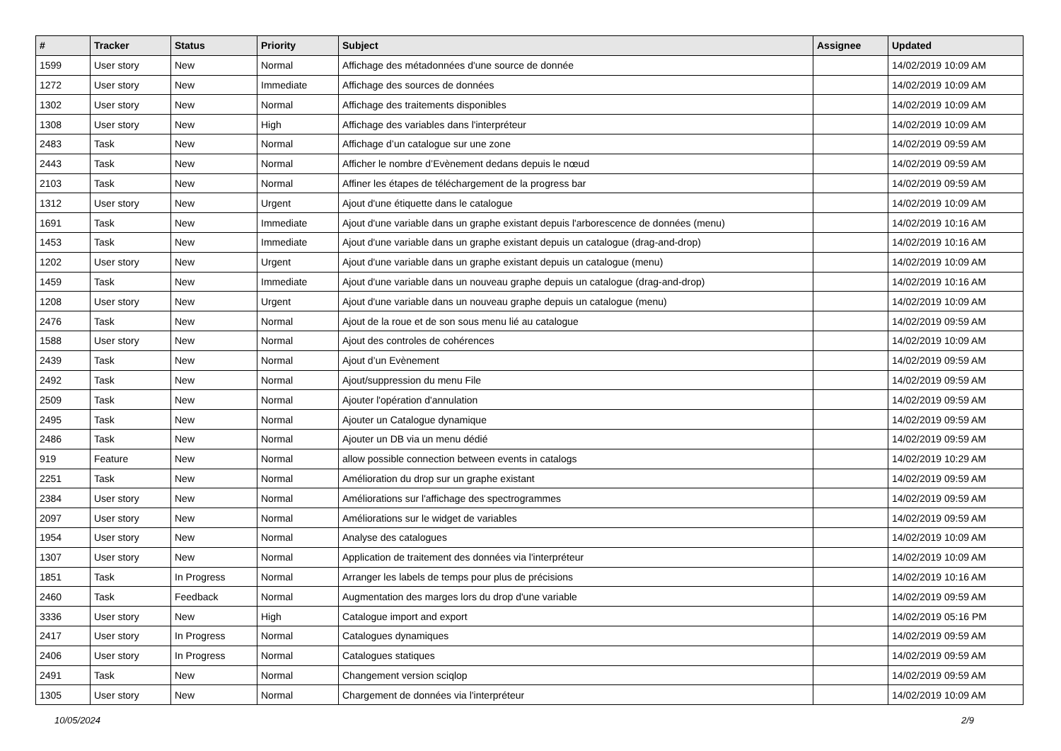| # | Tracker | Status | Priority | Subject | Assignee | Updated |
| --- | --- | --- | --- | --- | --- | --- |
| 1599 | User story | New | Normal | Affichage des métadonnées d'une source de donnée | | 14/02/2019 10:09 AM |
| 1272 | User story | New | Immediate | Affichage des sources de données | | 14/02/2019 10:09 AM |
| 1302 | User story | New | Normal | Affichage des traitements disponibles | | 14/02/2019 10:09 AM |
| 1308 | User story | New | High | Affichage des variables dans l'interpréteur | | 14/02/2019 10:09 AM |
| 2483 | Task | New | Normal | Affichage d’un catalogue sur une zone | | 14/02/2019 09:59 AM |
| 2443 | Task | New | Normal | Afficher le nombre d’Evènement dedans depuis le nœud | | 14/02/2019 09:59 AM |
| 2103 | Task | New | Normal | Affiner les étapes de téléchargement de la progress bar | | 14/02/2019 09:59 AM |
| 1312 | User story | New | Urgent | Ajout d'une étiquette dans le catalogue | | 14/02/2019 10:09 AM |
| 1691 | Task | New | Immediate | Ajout d'une variable dans un graphe existant depuis l'arborescence de données (menu) | | 14/02/2019 10:16 AM |
| 1453 | Task | New | Immediate | Ajout d'une variable dans un graphe existant depuis un catalogue (drag-and-drop) | | 14/02/2019 10:16 AM |
| 1202 | User story | New | Urgent | Ajout d'une variable dans un graphe existant depuis un catalogue (menu) | | 14/02/2019 10:09 AM |
| 1459 | Task | New | Immediate | Ajout d'une variable dans un nouveau graphe depuis un catalogue (drag-and-drop) | | 14/02/2019 10:16 AM |
| 1208 | User story | New | Urgent | Ajout d'une variable dans un nouveau graphe depuis un catalogue (menu) | | 14/02/2019 10:09 AM |
| 2476 | Task | New | Normal | Ajout de la roue et de son sous menu lié au catalogue | | 14/02/2019 09:59 AM |
| 1588 | User story | New | Normal | Ajout des controles de cohérences | | 14/02/2019 10:09 AM |
| 2439 | Task | New | Normal | Ajout d’un Evènement | | 14/02/2019 09:59 AM |
| 2492 | Task | New | Normal | Ajout/suppression du menu File | | 14/02/2019 09:59 AM |
| 2509 | Task | New | Normal | Ajouter l'opération d'annulation | | 14/02/2019 09:59 AM |
| 2495 | Task | New | Normal | Ajouter un Catalogue dynamique | | 14/02/2019 09:59 AM |
| 2486 | Task | New | Normal | Ajouter un DB via un menu dédié | | 14/02/2019 09:59 AM |
| 919 | Feature | New | Normal | allow possible connection between events in catalogs | | 14/02/2019 10:29 AM |
| 2251 | Task | New | Normal | Amélioration du drop sur un graphe existant | | 14/02/2019 09:59 AM |
| 2384 | User story | New | Normal | Améliorations sur l'affichage des spectrogrammes | | 14/02/2019 09:59 AM |
| 2097 | User story | New | Normal | Améliorations sur le widget de variables | | 14/02/2019 09:59 AM |
| 1954 | User story | New | Normal | Analyse des catalogues | | 14/02/2019 10:09 AM |
| 1307 | User story | New | Normal | Application de traitement des données via l'interpréteur | | 14/02/2019 10:09 AM |
| 1851 | Task | In Progress | Normal | Arranger les labels de temps pour plus de précisions | | 14/02/2019 10:16 AM |
| 2460 | Task | Feedback | Normal | Augmentation des marges lors du drop d'une variable | | 14/02/2019 09:59 AM |
| 3336 | User story | New | High | Catalogue import and export | | 14/02/2019 05:16 PM |
| 2417 | User story | In Progress | Normal | Catalogues dynamiques | | 14/02/2019 09:59 AM |
| 2406 | User story | In Progress | Normal | Catalogues statiques | | 14/02/2019 09:59 AM |
| 2491 | Task | New | Normal | Changement version sciqlop | | 14/02/2019 09:59 AM |
| 1305 | User story | New | Normal | Chargement de données via l'interpréteur | | 14/02/2019 10:09 AM |
10/05/2024 2/9